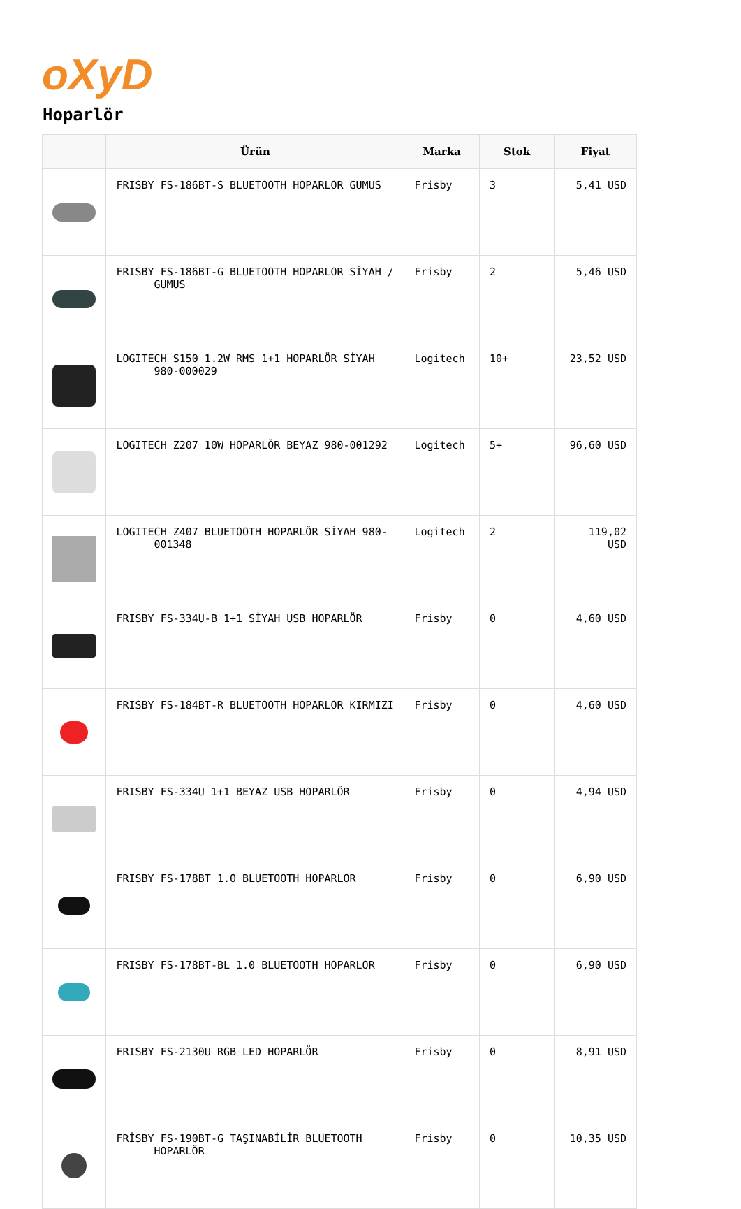oXyD
Hoparlör
| | Ürün | Marka | Stok | Fiyat |
| --- | --- | --- | --- | --- |
| | FRISBY FS-186BT-S BLUETOOTH HOPARLOR GUMUS | Frisby | 3 | 5,41 USD |
| | FRISBY FS-186BT-G BLUETOOTH HOPARLOR SİYAH / GUMUS | Frisby | 2 | 5,46 USD |
| | LOGITECH S150 1.2W RMS 1+1 HOPARLÖR SİYAH 980-000029 | Logitech | 10+ | 23,52 USD |
| | LOGITECH Z207 10W HOPARLÖR BEYAZ 980-001292 | Logitech | 5+ | 96,60 USD |
| | LOGITECH Z407 BLUETOOTH HOPARLÖR SİYAH 980-001348 | Logitech | 2 | 119,02 USD |
| | FRISBY FS-334U-B 1+1 SİYAH USB HOPARLÖR | Frisby | 0 | 4,60 USD |
| | FRISBY FS-184BT-R BLUETOOTH HOPARLOR KIRMIZI | Frisby | 0 | 4,60 USD |
| | FRISBY FS-334U 1+1 BEYAZ USB HOPARLÖR | Frisby | 0 | 4,94 USD |
| | FRISBY FS-178BT 1.0 BLUETOOTH HOPARLOR | Frisby | 0 | 6,90 USD |
| | FRISBY FS-178BT-BL 1.0 BLUETOOTH HOPARLOR | Frisby | 0 | 6,90 USD |
| | FRISBY FS-2130U RGB LED HOPARLÖR | Frisby | 0 | 8,91 USD |
| | FRİSBY FS-190BT-G TAŞINABİLİR BLUETOOTH HOPARLÖR | Frisby | 0 | 10,35 USD |